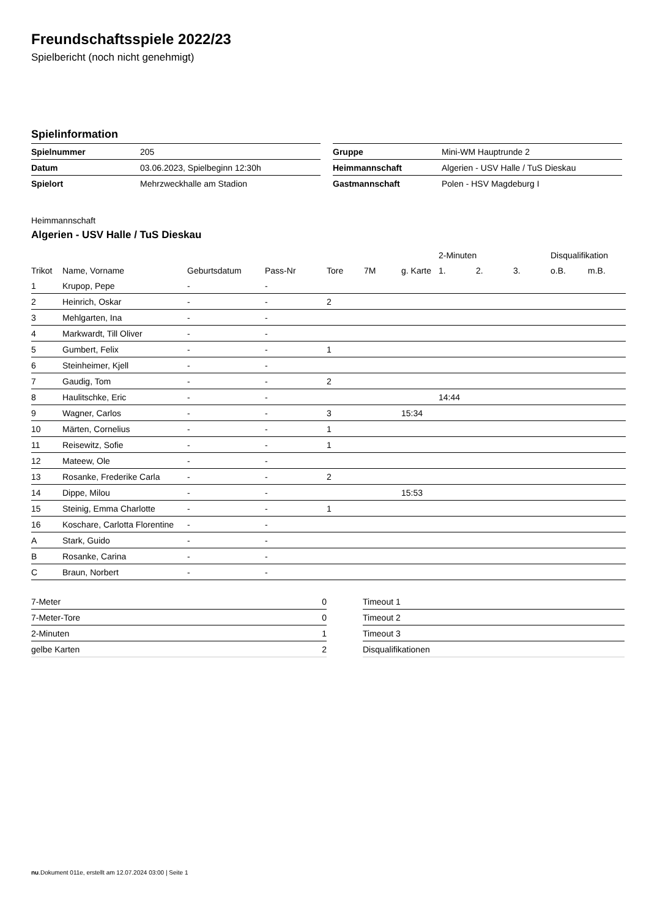Freundschaftsspiele 2022/23
Spielbericht (noch nicht genehmigt)
Spielinformation
| Spielnummer | 205 |
| Datum | 03.06.2023, Spielbeginn 12:30h |
| Spielort | Mehrzweckhalle am Stadion |
| Gruppe | Mini-WM Hauptrunde 2 |
| Heimmannschaft | Algerien - USV Halle / TuS Dieskau |
| Gastmannschaft | Polen - HSV Magdeburg I |
Heimmannschaft
Algerien - USV Halle / TuS Dieskau
| | | | | | | | 2-Minuten | | | Disqualifikation | |
| Trikot | Name, Vorname | Geburtsdatum | Pass-Nr | Tore | 7M | g. Karte | 1. | 2. | 3. | o.B. | m.B. |
| 1 | Krupop, Pepe | - | - | | | | | | | | |
| 2 | Heinrich, Oskar | - | - | 2 | | | | | | | |
| 3 | Mehlgarten, Ina | - | - | | | | | | | | |
| 4 | Markwardt, Till Oliver | - | - | | | | | | | | |
| 5 | Gumbert, Felix | - | - | 1 | | | | | | | |
| 6 | Steinheimer, Kjell | - | - | | | | | | | | |
| 7 | Gaudig, Tom | - | - | 2 | | | | | | | |
| 8 | Haulitschke, Eric | - | - | | | | 14:44 | | | | |
| 9 | Wagner, Carlos | - | - | 3 | | 15:34 | | | | | |
| 10 | Märten, Cornelius | - | - | 1 | | | | | | | |
| 11 | Reisewitz, Sofie | - | - | 1 | | | | | | | |
| 12 | Mateew, Ole | - | - | | | | | | | | |
| 13 | Rosanke, Frederike Carla | - | - | 2 | | | | | | | |
| 14 | Dippe, Milou | - | - | | | 15:53 | | | | | |
| 15 | Steinig, Emma Charlotte | - | - | 1 | | | | | | | |
| 16 | Koschare, Carlotta Florentine | - | - | | | | | | | | |
| A | Stark, Guido | - | - | | | | | | | | |
| B | Rosanke, Carina | - | - | | | | | | | | |
| C | Braun, Norbert | - | - | | | | | | | | |
| 7-Meter | 0 |
| 7-Meter-Tore | 0 |
| 2-Minuten | 1 |
| gelbe Karten | 2 |
| Timeout 1 |
| Timeout 2 |
| Timeout 3 |
| Disqualifikationen |
nu.Dokument 011e, erstellt am 12.07.2024 03:00 | Seite 1